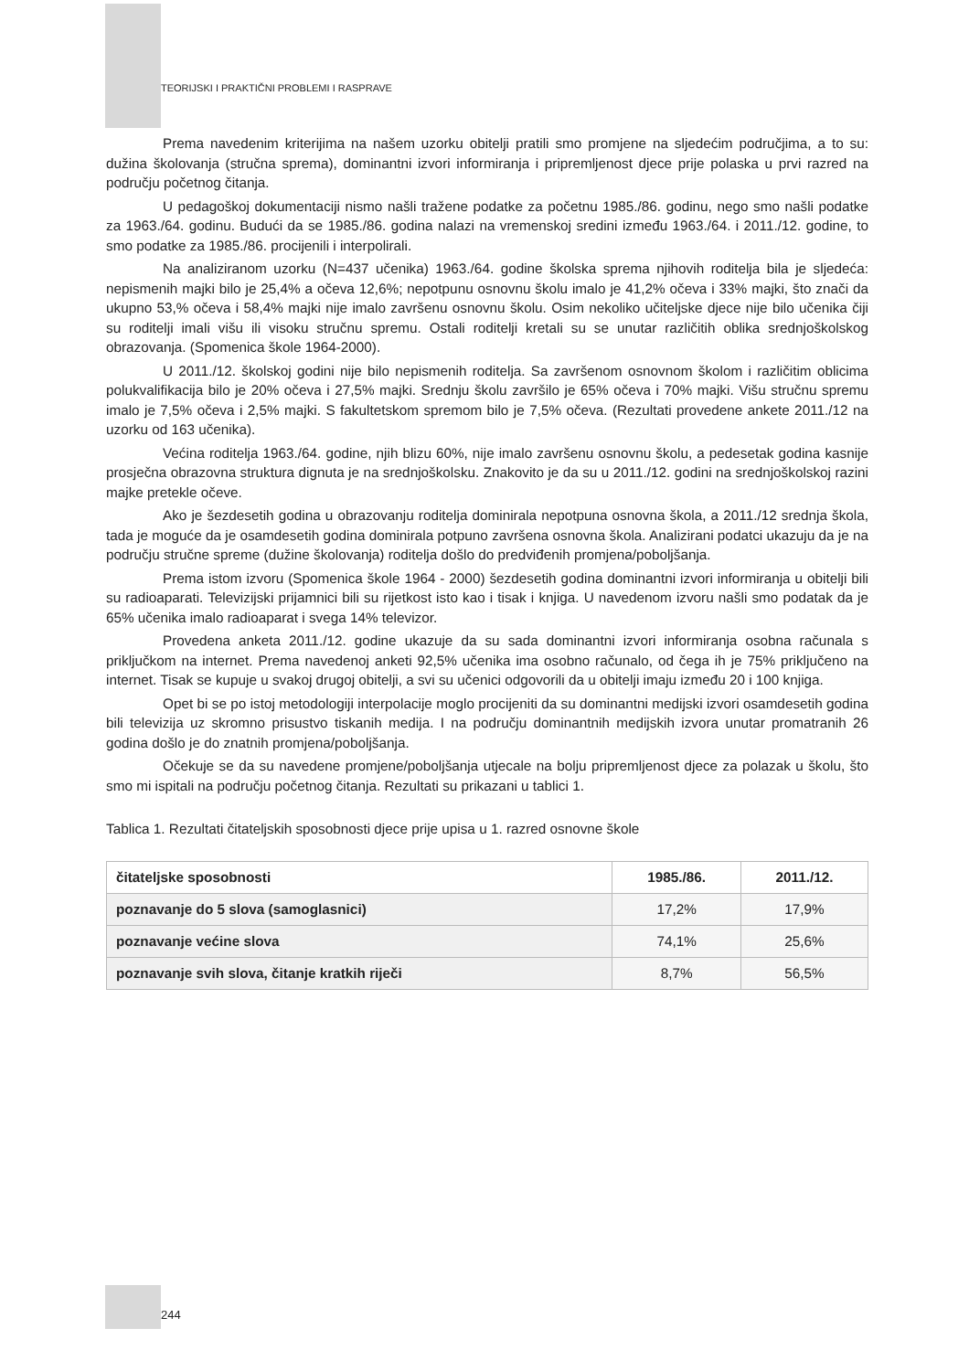TEORIJSKI I PRAKTIČNI PROBLEMI I RASPRAVE
Prema navedenim kriterijima na našem uzorku obitelji pratili smo promjene na sljedećim područjima, a to su: dužina školovanja (stručna sprema), dominantni izvori informiranja i pripremljenost djece prije polaska u prvi razred na području početnog čitanja.
U pedagoškoj dokumentaciji nismo našli tražene podatke za početnu 1985./86. godinu, nego smo našli podatke za 1963./64. godinu. Budući da se 1985./86. godina nalazi na vremenskoj sredini između 1963./64. i 2011./12. godine, to smo podatke za 1985./86. procijenili i interpolirali.
Na analiziranom uzorku (N=437 učenika) 1963./64. godine školska sprema njihovih roditelja bila je sljedeća: nepismenih majki bilo je 25,4% a očeva 12,6%; nepotpunu osnovnu školu imalo je 41,2% očeva i 33% majki, što znači da ukupno 53,% očeva i 58,4% majki nije imalo završenu osnovnu školu. Osim nekoliko učiteljske djece nije bilo učenika čiji su roditelji imali višu ili visoku stručnu spremu. Ostali roditelji kretali su se unutar različitih oblika srednjoškolskog obrazovanja. (Spomenica škole 1964-2000).
U 2011./12. školskoj godini nije bilo nepismenih roditelja. Sa završenom osnovnom školom i različitim oblicima polukvalifikacija bilo je 20% očeva i 27,5% majki. Srednju školu završilo je 65% očeva i 70% majki. Višu stručnu spremu imalo je 7,5% očeva i 2,5% majki. S fakultetskom spremom bilo je 7,5% očeva. (Rezultati provedene ankete 2011./12 na uzorku od 163 učenika).
Većina roditelja 1963./64. godine, njih blizu 60%, nije imalo završenu osnovnu školu, a pedesetak godina kasnije prosječna obrazovna struktura dignuta je na srednjoškolsku. Znakovito je da su u 2011./12. godini na srednjoškolskoj razini majke pretekle očeve.
Ako je šezdesetih godina u obrazovanju roditelja dominirala nepotpuna osnovna škola, a 2011./12 srednja škola, tada je moguće da je osamdesetih godina dominirala potpuno završena osnovna škola. Analizirani podatci ukazuju da je na području stručne spreme (dužine školovanja) roditelja došlo do predviđenih promjena/poboljšanja.
Prema istom izvoru (Spomenica škole 1964 - 2000) šezdesetih godina dominantni izvori informiranja u obitelji bili su radioaparati. Televizijski prijamnici bili su rijetkost isto kao i tisak i knjiga. U navedenom izvoru našli smo podatak da je 65% učenika imalo radioaparat i svega 14% televizor.
Provedena anketa 2011./12. godine ukazuje da su sada dominantni izvori informiranja osobna računala s priključkom na internet. Prema navedenoj anketi 92,5% učenika ima osobno računalo, od čega ih je 75% priključeno na internet. Tisak se kupuje u svakoj drugoj obitelji, a svi su učenici odgovorili da u obitelji imaju između 20 i 100 knjiga.
Opet bi se po istoj metodologiji interpolacije moglo procijeniti da su dominantni medijski izvori osamdesetih godina bili televizija uz skromno prisustvo tiskanih medija. I na području dominantnih medijskih izvora unutar promatranih 26 godina došlo je do znatnih promjena/poboljšanja.
Očekuje se da su navedene promjene/poboljšanja utjecale na bolju pripremljenost djece za polazak u školu, što smo mi ispitali na području početnog čitanja. Rezultati su prikazani u tablici 1.
Tablica 1. Rezultati čitateljskih sposobnosti djece prije upisa u 1. razred osnovne škole
| čitateljske sposobnosti | 1985./86. | 2011./12. |
| --- | --- | --- |
| poznavanje do 5 slova (samoglasnici) | 17,2% | 17,9% |
| poznavanje većine slova | 74,1% | 25,6% |
| poznavanje svih slova, čitanje kratkih riječi | 8,7% | 56,5% |
244